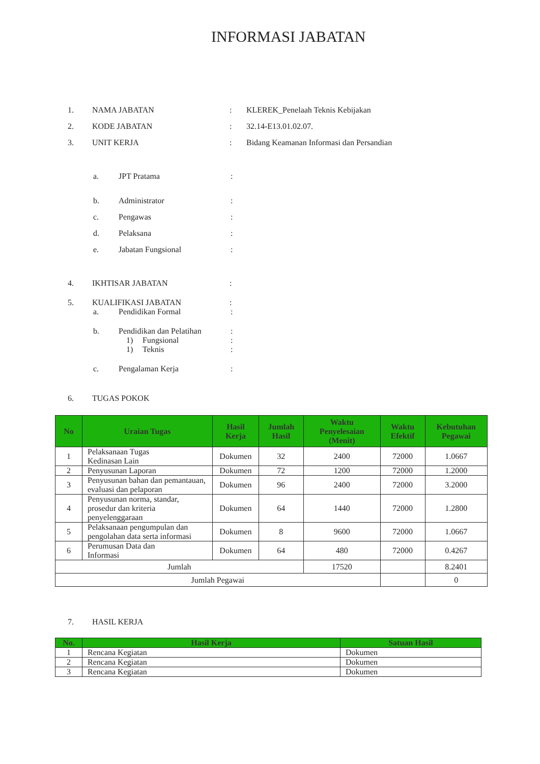INFORMASI JABATAN
1. NAMA JABATAN: KLEREK_Penelaah Teknis Kebijakan
2. KODE JABATAN: 32.14-E13.01.02.07.
3. UNIT KERJA: Bidang Keamanan Informasi dan Persandian
a. JPT Pratama:
b. Administrator:
c. Pengawas:
d. Pelaksana:
e. Jabatan Fungsional:
4. IKHTISAR JABATAN:
5. KUALIFIKASI JABATAN:
a. Pendidikan Formal:
b. Pendidikan dan Pelatihan:
1) Fungsional:
1) Teknis:
c. Pengalaman Kerja:
6. TUGAS POKOK
| No | Uraian Tugas | Hasil Kerja | Jumlah Hasil | Waktu Penyelesaian (Menit) | Waktu Efektif | Kebutuhan Pegawai |
| --- | --- | --- | --- | --- | --- | --- |
| 1 | Pelaksanaan Tugas Kedinasan Lain | Dokumen | 32 | 2400 | 72000 | 1.0667 |
| 2 | Penyusunan Laporan | Dokumen | 72 | 1200 | 72000 | 1.2000 |
| 3 | Penyusunan bahan dan pemantauan, evaluasi dan pelaporan | Dokumen | 96 | 2400 | 72000 | 3.2000 |
| 4 | Penyusunan norma, standar, prosedur dan kriteria penyelenggaraan | Dokumen | 64 | 1440 | 72000 | 1.2800 |
| 5 | Pelaksanaan pengumpulan dan pengolahan data serta informasi | Dokumen | 8 | 9600 | 72000 | 1.0667 |
| 6 | Perumusan Data dan Informasi | Dokumen | 64 | 480 | 72000 | 0.4267 |
| Jumlah | | | | 17520 | | 8.2401 |
| Jumlah Pegawai | | | | | | 0 |
7. HASIL KERJA
| No. | Hasil Kerja | Satuan Hasil |
| --- | --- | --- |
| 1 | Rencana Kegiatan | Dokumen |
| 2 | Rencana Kegiatan | Dokumen |
| 3 | Rencana Kegiatan | Dokumen |